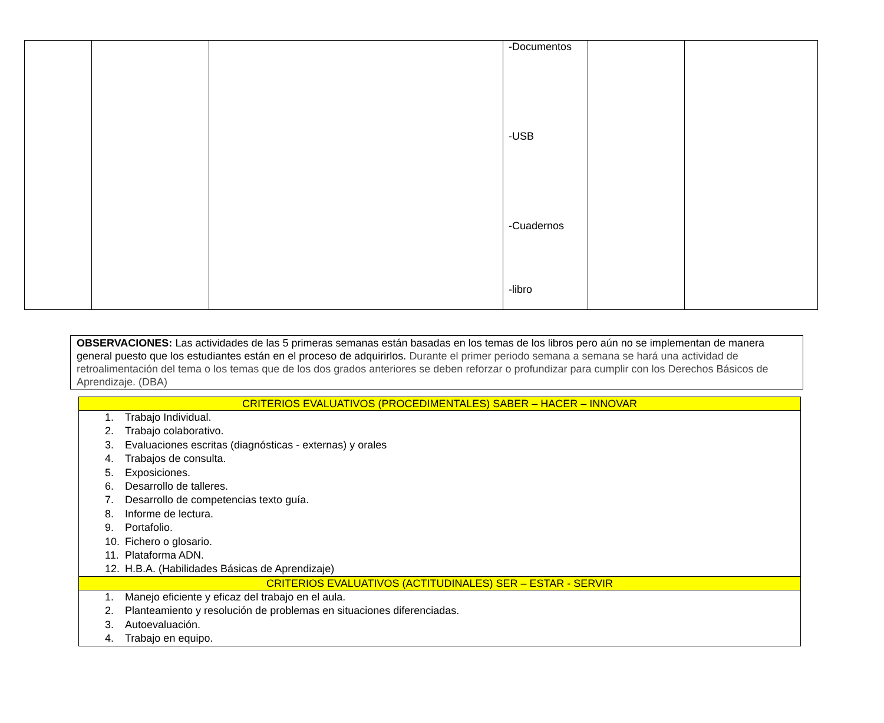| | | | -Documentos -USB -Cuadernos -libro | | |
OBSERVACIONES: Las actividades de las 5 primeras semanas están basadas en los temas de los libros pero aún no se implementan de manera general puesto que los estudiantes están en el proceso de adquirirlos. Durante el primer periodo semana a semana se hará una actividad de retroalimentación del tema o los temas que de los dos grados anteriores se deben reforzar o profundizar para cumplir con los Derechos Básicos de Aprendizaje. (DBA)
| CRITERIOS EVALUATIVOS (PROCEDIMENTALES) SABER – HACER – INNOVAR |
| --- |
| 1. Trabajo Individual. 2. Trabajo colaborativo. 3. Evaluaciones escritas (diagnósticas - externas) y orales 4. Trabajos de consulta. 5. Exposiciones. 6. Desarrollo de talleres. 7. Desarrollo de competencias texto guía. 8. Informe de lectura. 9. Portafolio. 10. Fichero o glosario. 11. Plataforma ADN. 12. H.B.A. (Habilidades Básicas de Aprendizaje) |
| CRITERIOS EVALUATIVOS (ACTITUDINALES) SER – ESTAR - SERVIR |
| 1. Manejo eficiente y eficaz del trabajo en el aula. 2. Planteamiento y resolución de problemas en situaciones diferenciadas. 3. Autoevaluación. 4. Trabajo en equipo. |